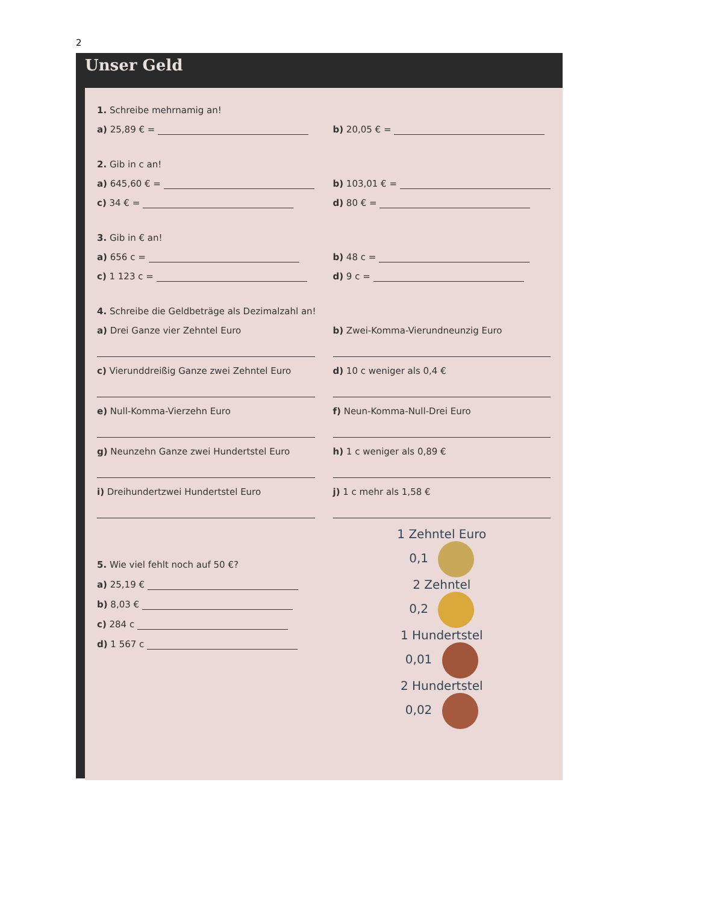2
Unser Geld
1. Schreibe mehrnamig an!
a) 25,89 € = b) 20,05 € =
2. Gib in c an!
a) 645,60 € = b) 103,01 € =
c) 34 € = d) 80 € =
3. Gib in € an!
a) 656 c = b) 48 c =
c) 1 123 c = d) 9 c =
4. Schreibe die Geldbeträge als Dezimalzahl an!
a) Drei Ganze vier Zehntel Euro
b) Zwei-Komma-Vierundneunzig Euro
c) Vierunddreißig Ganze zwei Zehntel Euro
d) 10 c weniger als 0,4 €
e) Null-Komma-Vierzehn Euro f) Neun-Komma-Null-Drei Euro
g) Neunzehn Ganze zwei Hundertstel Euro
h) 1 c weniger als 0,89 €
i) Dreihundertzwei Hundertstel Euro
j) 1 c mehr als 1,58 €
5. Wie viel fehlt noch auf 50 €?
a) 25,19 €
b) 8,03 €
c) 284 c
d) 1 567 c
1 Zehntel Euro
0,1
2 Zehntel
0,2
1 Hundertstel
0,01
2 Hundertstel
0,02